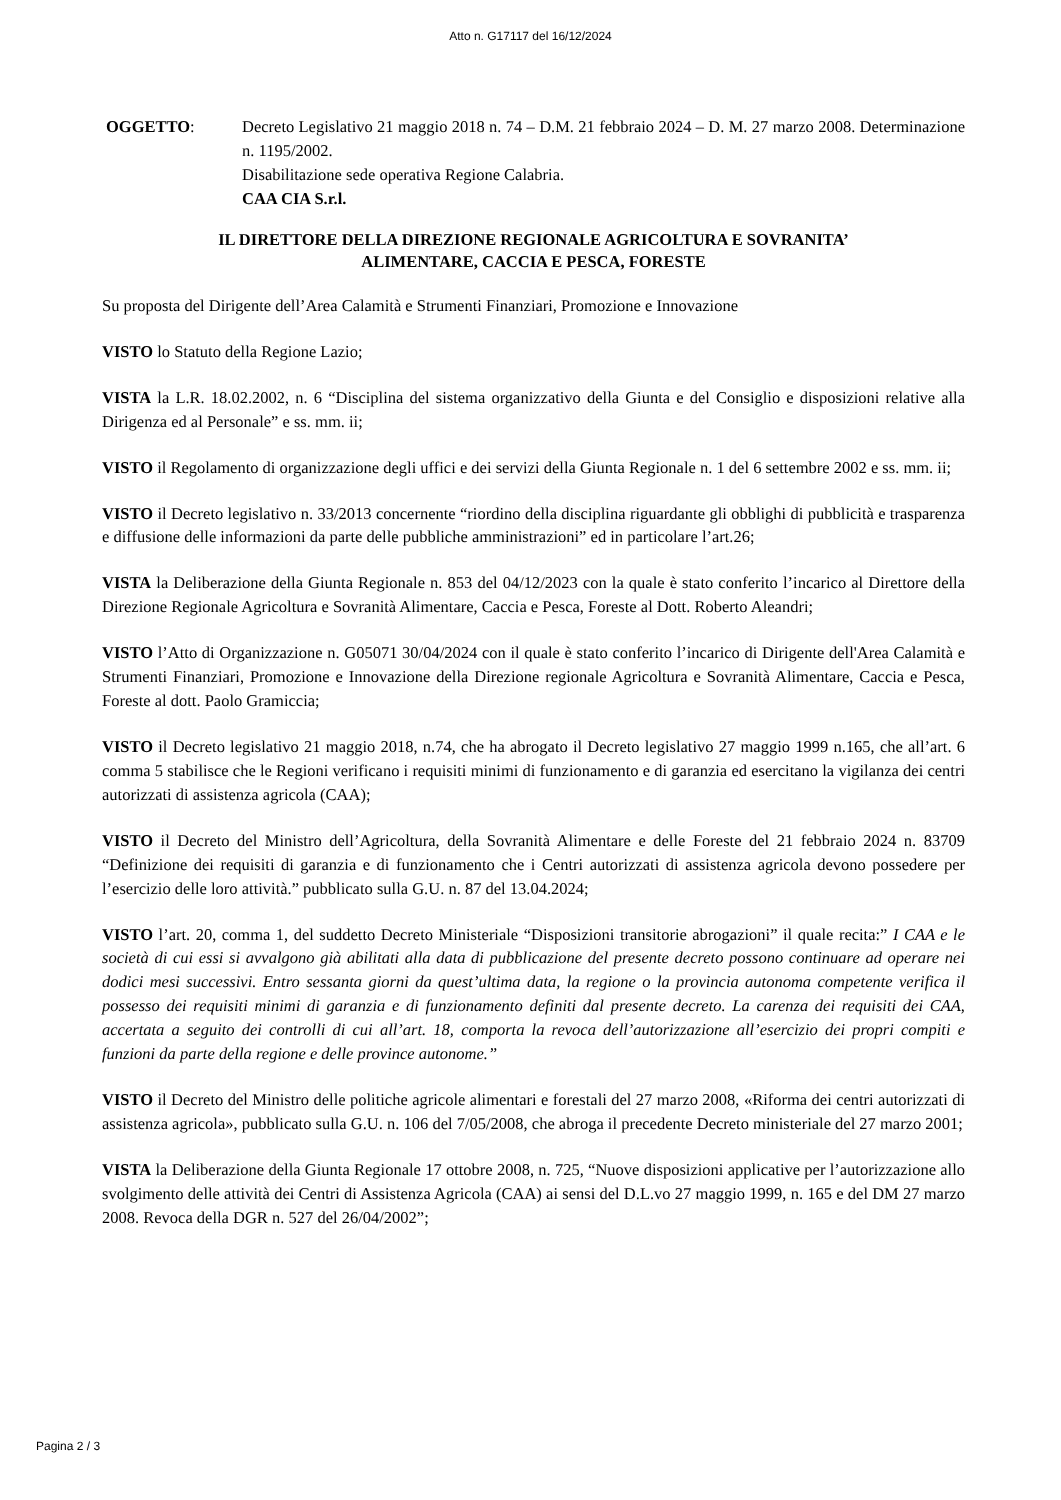Atto n. G17117 del 16/12/2024
OGGETTO: Decreto Legislativo 21 maggio 2018 n. 74 – D.M. 21 febbraio 2024 – D. M. 27 marzo 2008. Determinazione n. 1195/2002.
Disabilitazione sede operativa Regione Calabria.
CAA CIA S.r.l.
IL DIRETTORE DELLA DIREZIONE REGIONALE AGRICOLTURA E SOVRANITA’
ALIMENTARE, CACCIA E PESCA, FORESTE
Su proposta del Dirigente dell’Area Calamità e Strumenti Finanziari, Promozione e Innovazione
VISTO lo Statuto della Regione Lazio;
VISTA la L.R. 18.02.2002, n. 6 “Disciplina del sistema organizzativo della Giunta e del Consiglio e disposizioni relative alla Dirigenza ed al Personale” e ss. mm. ii;
VISTO il Regolamento di organizzazione degli uffici e dei servizi della Giunta Regionale n. 1 del 6 settembre 2002 e ss. mm. ii;
VISTO il Decreto legislativo n. 33/2013 concernente “riordino della disciplina riguardante gli obblighi di pubblicità e trasparenza e diffusione delle informazioni da parte delle pubbliche amministrazioni” ed in particolare l’art.26;
VISTA la Deliberazione della Giunta Regionale n. 853 del 04/12/2023 con la quale è stato conferito l’incarico al Direttore della Direzione Regionale Agricoltura e Sovranità Alimentare, Caccia e Pesca, Foreste al Dott. Roberto Aleandri;
VISTO l’Atto di Organizzazione n. G05071 30/04/2024 con il quale è stato conferito l’incarico di Dirigente dell'Area Calamità e Strumenti Finanziari, Promozione e Innovazione della Direzione regionale Agricoltura e Sovranità Alimentare, Caccia e Pesca, Foreste al dott. Paolo Gramiccia;
VISTO il Decreto legislativo 21 maggio 2018, n.74, che ha abrogato il Decreto legislativo 27 maggio 1999 n.165, che all’art. 6 comma 5 stabilisce che le Regioni verificano i requisiti minimi di funzionamento e di garanzia ed esercitano la vigilanza dei centri autorizzati di assistenza agricola (CAA);
VISTO il Decreto del Ministro dell’Agricoltura, della Sovranità Alimentare e delle Foreste del 21 febbraio 2024 n. 83709 “Definizione dei requisiti di garanzia e di funzionamento che i Centri autorizzati di assistenza agricola devono possedere per l’esercizio delle loro attività.” pubblicato sulla G.U. n. 87 del 13.04.2024;
VISTO l’art. 20, comma 1, del suddetto Decreto Ministeriale “Disposizioni transitorie abrogazioni” il quale recita:” I CAA e le società di cui essi si avvalgono già abilitati alla data di pubblicazione del presente decreto possono continuare ad operare nei dodici mesi successivi. Entro sessanta giorni da quest’ultima data, la regione o la provincia autonoma competente verifica il possesso dei requisiti minimi di garanzia e di funzionamento definiti dal presente decreto. La carenza dei requisiti dei CAA, accertata a seguito dei controlli di cui all’art. 18, comporta la revoca dell’autorizzazione all’esercizio dei propri compiti e funzioni da parte della regione e delle province autonome.”
VISTO il Decreto del Ministro delle politiche agricole alimentari e forestali del 27 marzo 2008, «Riforma dei centri autorizzati di assistenza agricola», pubblicato sulla G.U. n. 106 del 7/05/2008, che abroga il precedente Decreto ministeriale del 27 marzo 2001;
VISTA la Deliberazione della Giunta Regionale 17 ottobre 2008, n. 725, “Nuove disposizioni applicative per l’autorizzazione allo svolgimento delle attività dei Centri di Assistenza Agricola (CAA) ai sensi del D.L.vo 27 maggio 1999, n. 165 e del DM 27 marzo 2008. Revoca della DGR n. 527 del 26/04/2002”;
Pagina 2 / 3